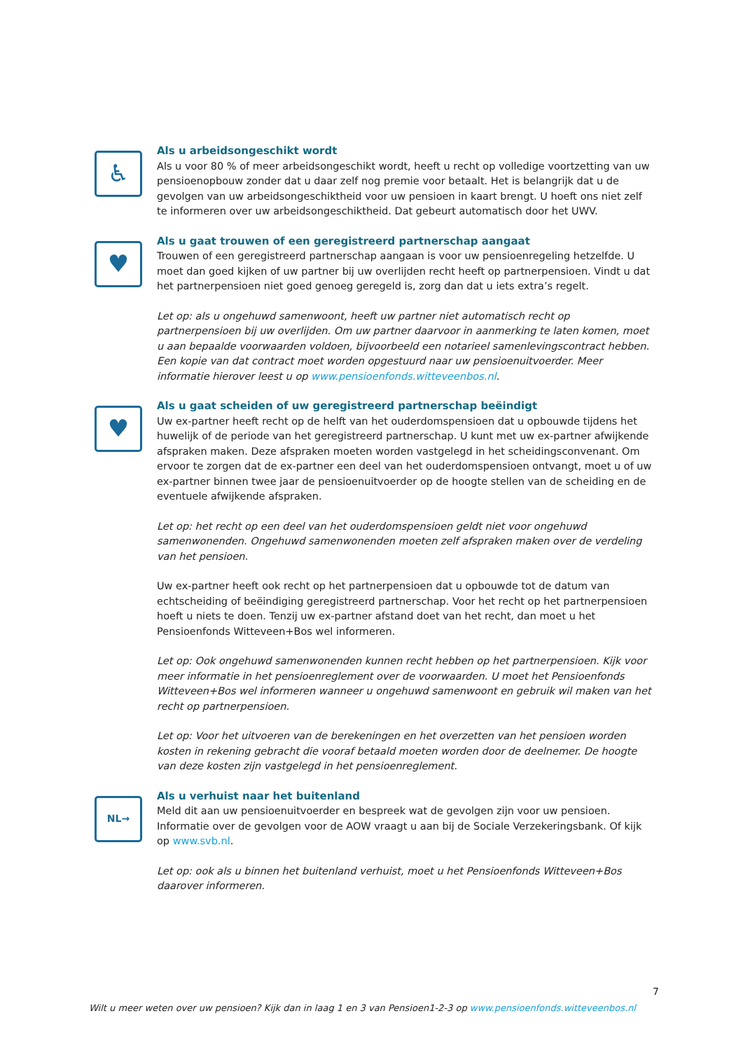♿
Als u arbeidsongeschikt wordt
Als u voor 80 % of meer arbeidsongeschikt wordt, heeft u recht op volledige voortzetting van uw pensioenopbouw zonder dat u daar zelf nog premie voor betaalt. Het is belangrijk dat u de gevolgen van uw arbeidsongeschiktheid voor uw pensioen in kaart brengt. U hoeft ons niet zelf te informeren over uw arbeidsongeschiktheid. Dat gebeurt automatisch door het UWV.
♥
Als u gaat trouwen of een geregistreerd partnerschap aangaat
Trouwen of een geregistreerd partnerschap aangaan is voor uw pensioenregeling hetzelfde. U moet dan goed kijken of uw partner bij uw overlijden recht heeft op partnerpensioen. Vindt u dat het partnerpensioen niet goed genoeg geregeld is, zorg dan dat u iets extra’s regelt.
Let op: als u ongehuwd samenwoont, heeft uw partner niet automatisch recht op partnerpensioen bij uw overlijden. Om uw partner daarvoor in aanmerking te laten komen, moet u aan bepaalde voorwaarden voldoen, bijvoorbeeld een notarieel samenlevingscontract hebben. Een kopie van dat contract moet worden opgestuurd naar uw pensioenuitvoerder. Meer informatie hierover leest u op www.pensioenfonds.witteveenbos.nl.
♥
Als u gaat scheiden of uw geregistreerd partnerschap beëindigt
Uw ex-partner heeft recht op de helft van het ouderdomspensioen dat u opbouwde tijdens het huwelijk of de periode van het geregistreerd partnerschap. U kunt met uw ex-partner afwijkende afspraken maken. Deze afspraken moeten worden vastgelegd in het scheidingsconvenant. Om ervoor te zorgen dat de ex-partner een deel van het ouderdomspensioen ontvangt, moet u of uw ex-partner binnen twee jaar de pensioenuitvoerder op de hoogte stellen van de scheiding en de eventuele afwijkende afspraken.
Let op: het recht op een deel van het ouderdomspensioen geldt niet voor ongehuwd samenwonenden. Ongehuwd samenwonenden moeten zelf afspraken maken over de verdeling van het pensioen.
Uw ex-partner heeft ook recht op het partnerpensioen dat u opbouwde tot de datum van echtscheiding of beëindiging geregistreerd partnerschap. Voor het recht op het partnerpensioen hoeft u niets te doen. Tenzij uw ex-partner afstand doet van het recht, dan moet u het Pensioenfonds Witteveen+Bos wel informeren.
Let op: Ook ongehuwd samenwonenden kunnen recht hebben op het partnerpensioen. Kijk voor meer informatie in het pensioenreglement over de voorwaarden. U moet het Pensioenfonds Witteveen+Bos wel informeren wanneer u ongehuwd samenwoont en gebruik wil maken van het recht op partnerpensioen.
Let op: Voor het uitvoeren van de berekeningen en het overzetten van het pensioen worden kosten in rekening gebracht die vooraf betaald moeten worden door de deelnemer. De hoogte van deze kosten zijn vastgelegd in het pensioenreglement.
NL→
Als u verhuist naar het buitenland
Meld dit aan uw pensioenuitvoerder en bespreek wat de gevolgen zijn voor uw pensioen. Informatie over de gevolgen voor de AOW vraagt u aan bij de Sociale Verzekeringsbank. Of kijk op www.svb.nl.
Let op: ook als u binnen het buitenland verhuist, moet u het Pensioenfonds Witteveen+Bos daarover informeren.
7
Wilt u meer weten over uw pensioen? Kijk dan in laag 1 en 3 van Pensioen1-2-3 op www.pensioenfonds.witteveenbos.nl